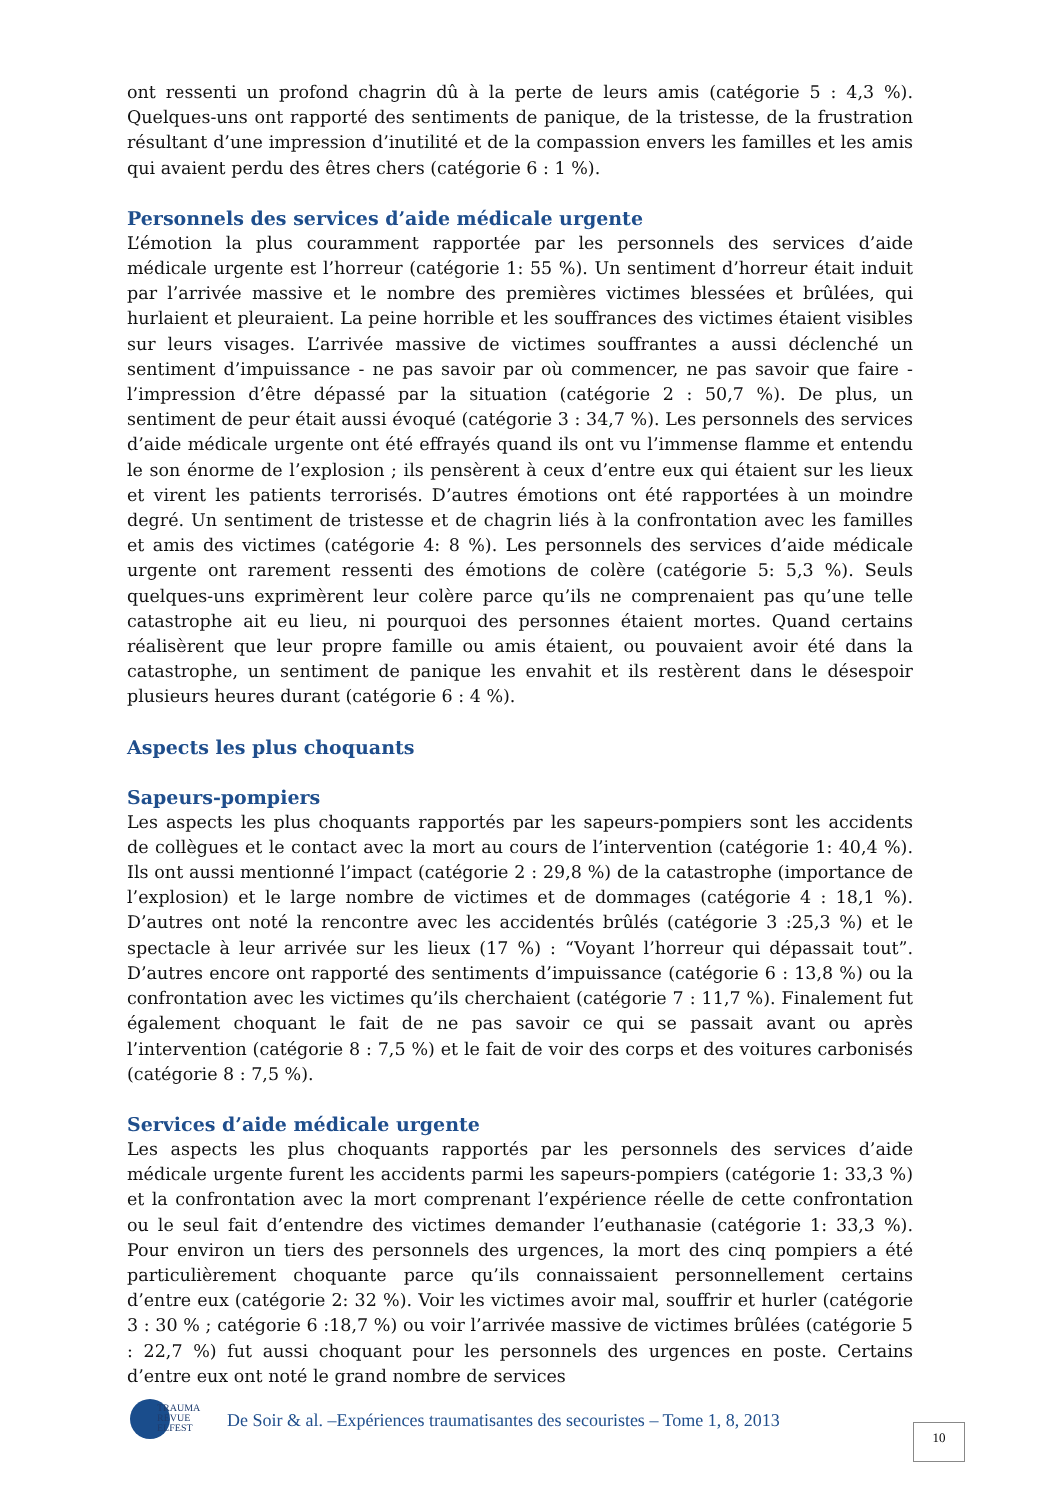ont ressenti un profond chagrin dû à la perte de leurs amis (catégorie 5 : 4,3 %). Quelques-uns ont rapporté des sentiments de panique, de la tristesse, de la frustration résultant d’une impression d’inutilité et de la compassion envers les familles et les amis qui avaient perdu des êtres chers (catégorie 6 : 1 %).
Personnels des services d’aide médicale urgente
L’émotion la plus couramment rapportée par les personnels des services d’aide médicale urgente est l’horreur (catégorie 1: 55 %). Un sentiment d’horreur était induit par l’arrivée massive et le nombre des premières victimes blessées et brûlées, qui hurlaient et pleuraient. La peine horrible et les souffrances des victimes étaient visibles sur leurs visages. L’arrivée massive de victimes souffrantes a aussi déclenché un sentiment d’impuissance - ne pas savoir par où commencer, ne pas savoir que faire - l’impression d’être dépassé par la situation (catégorie 2 : 50,7 %). De plus, un sentiment de peur était aussi évoqué (catégorie 3 : 34,7 %). Les personnels des services d’aide médicale urgente ont été effrayés quand ils ont vu l’immense flamme et entendu le son énorme de l’explosion ; ils pensèrent à ceux d’entre eux qui étaient sur les lieux et virent les patients terrorisés. D’autres émotions ont été rapportées à un moindre degré. Un sentiment de tristesse et de chagrin liés à la confrontation avec les familles et amis des victimes (catégorie 4: 8 %). Les personnels des services d’aide médicale urgente ont rarement ressenti des émotions de colère (catégorie 5: 5,3 %). Seuls quelques-uns exprimèrent leur colère parce qu’ils ne comprenaient pas qu’une telle catastrophe ait eu lieu, ni pourquoi des personnes étaient mortes. Quand certains réalisèrent que leur propre famille ou amis étaient, ou pouvaient avoir été dans la catastrophe, un sentiment de panique les envahit et ils restèrent dans le désespoir plusieurs heures durant (catégorie 6 : 4 %).
Aspects les plus choquants
Sapeurs-pompiers
Les aspects les plus choquants rapportés par les sapeurs-pompiers sont les accidents de collègues et le contact avec la mort au cours de l’intervention (catégorie 1: 40,4 %). Ils ont aussi mentionné l’impact (catégorie 2 : 29,8 %) de la catastrophe (importance de l’explosion) et le large nombre de victimes et de dommages (catégorie 4 : 18,1 %). D’autres ont noté la rencontre avec les accidentés brûlés (catégorie 3 :25,3 %) et le spectacle à leur arrivée sur les lieux (17 %) : “Voyant l’horreur qui dépassait tout”. D’autres encore ont rapporté des sentiments d’impuissance (catégorie 6 : 13,8 %) ou la confrontation avec les victimes qu’ils cherchaient (catégorie 7 : 11,7 %). Finalement fut également choquant le fait de ne pas savoir ce qui se passait avant ou après l’intervention (catégorie 8 : 7,5 %) et le fait de voir des corps et des voitures carbonisés (catégorie 8 : 7,5 %).
Services d’aide médicale urgente
Les aspects les plus choquants rapportés par les personnels des services d’aide médicale urgente furent les accidents parmi les sapeurs-pompiers (catégorie 1: 33,3 %) et la confrontation avec la mort comprenant l’expérience réelle de cette confrontation ou le seul fait d’entendre des victimes demander l’euthanasie (catégorie 1: 33,3 %). Pour environ un tiers des personnels des urgences, la mort des cinq pompiers a été particulièrement choquante parce qu’ils connaissaient personnellement certains d’entre eux (catégorie 2: 32 %). Voir les victimes avoir mal, souffrir et hurler (catégorie 3 : 30 % ; catégorie 6 :18,7 %) ou voir l’arrivée massive de victimes brûlées (catégorie 5 : 22,7 %) fut aussi choquant pour les personnels des urgences en poste. Certains d’entre eux ont noté le grand nombre de services
TRAUMA
REVUE
ELFEST
De Soir & al. –Expériences traumatisantes des secouristes – Tome 1, 8, 2013
10